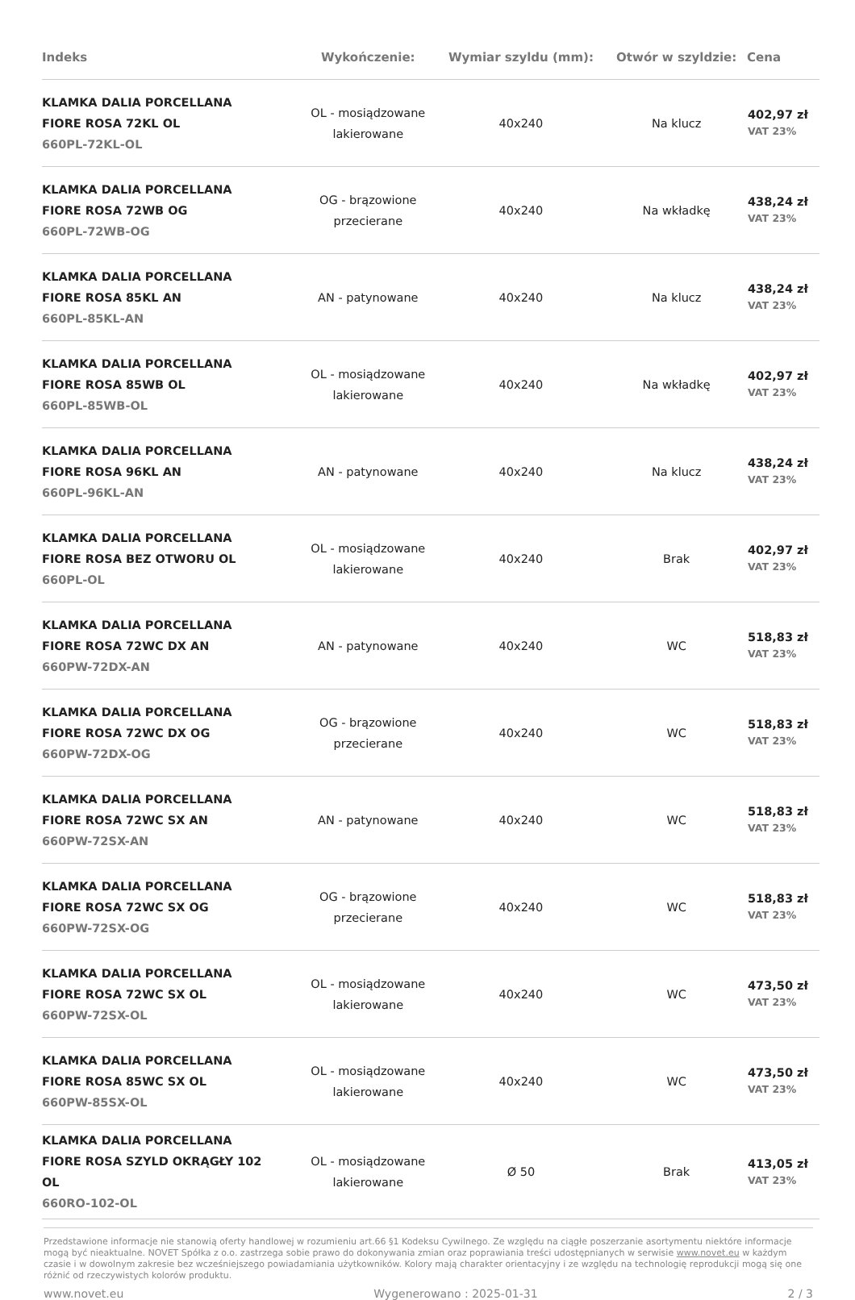| Indeks | Wykończenie: | Wymiar szyldu (mm): | Otwór w szyldzie: | Cena |
| --- | --- | --- | --- | --- |
| KLAMKA DALIA PORCELLANA FIORE ROSA 72KL OL 660PL-72KL-OL | OL - mosiądzowane lakierowane | 40x240 | Na klucz | 402,97 zł VAT 23% |
| KLAMKA DALIA PORCELLANA FIORE ROSA 72WB OG 660PL-72WB-OG | OG - brązowione przecierane | 40x240 | Na wkładkę | 438,24 zł VAT 23% |
| KLAMKA DALIA PORCELLANA FIORE ROSA 85KL AN 660PL-85KL-AN | AN - patynowane | 40x240 | Na klucz | 438,24 zł VAT 23% |
| KLAMKA DALIA PORCELLANA FIORE ROSA 85WB OL 660PL-85WB-OL | OL - mosiądzowane lakierowane | 40x240 | Na wkładkę | 402,97 zł VAT 23% |
| KLAMKA DALIA PORCELLANA FIORE ROSA 96KL AN 660PL-96KL-AN | AN - patynowane | 40x240 | Na klucz | 438,24 zł VAT 23% |
| KLAMKA DALIA PORCELLANA FIORE ROSA BEZ OTWORU OL 660PL-OL | OL - mosiądzowane lakierowane | 40x240 | Brak | 402,97 zł VAT 23% |
| KLAMKA DALIA PORCELLANA FIORE ROSA 72WC DX AN 660PW-72DX-AN | AN - patynowane | 40x240 | WC | 518,83 zł VAT 23% |
| KLAMKA DALIA PORCELLANA FIORE ROSA 72WC DX OG 660PW-72DX-OG | OG - brązowione przecierane | 40x240 | WC | 518,83 zł VAT 23% |
| KLAMKA DALIA PORCELLANA FIORE ROSA 72WC SX AN 660PW-72SX-AN | AN - patynowane | 40x240 | WC | 518,83 zł VAT 23% |
| KLAMKA DALIA PORCELLANA FIORE ROSA 72WC SX OG 660PW-72SX-OG | OG - brązowione przecierane | 40x240 | WC | 518,83 zł VAT 23% |
| KLAMKA DALIA PORCELLANA FIORE ROSA 72WC SX OL 660PW-72SX-OL | OL - mosiądzowane lakierowane | 40x240 | WC | 473,50 zł VAT 23% |
| KLAMKA DALIA PORCELLANA FIORE ROSA 85WC SX OL 660PW-85SX-OL | OL - mosiądzowane lakierowane | 40x240 | WC | 473,50 zł VAT 23% |
| KLAMKA DALIA PORCELLANA FIORE ROSA SZYLD OKRĄGŁY 102 OL 660RO-102-OL | OL - mosiądzowane lakierowane | Ø 50 | Brak | 413,05 zł VAT 23% |
Przedstawione informacje nie stanowią oferty handlowej w rozumieniu art.66 §1 Kodeksu Cywilnego. Ze względu na ciągłe poszerzanie asortymentu niektóre informacje mogą być nieaktualne. NOVET Spółka z o.o. zastrzega sobie prawo do dokonywania zmian oraz poprawiania treści udostępnianych w serwisie www.novet.eu w każdym czasie i w dowolnym zakresie bez wcześniejszego powiadamiania użytkowników. Kolory mają charakter orientacyjny i ze względu na technologię reprodukcji mogą się one różnić od rzeczywistych kolorów produktu.
www.novet.eu Wygenerowano : 2025-01-31 2 / 3